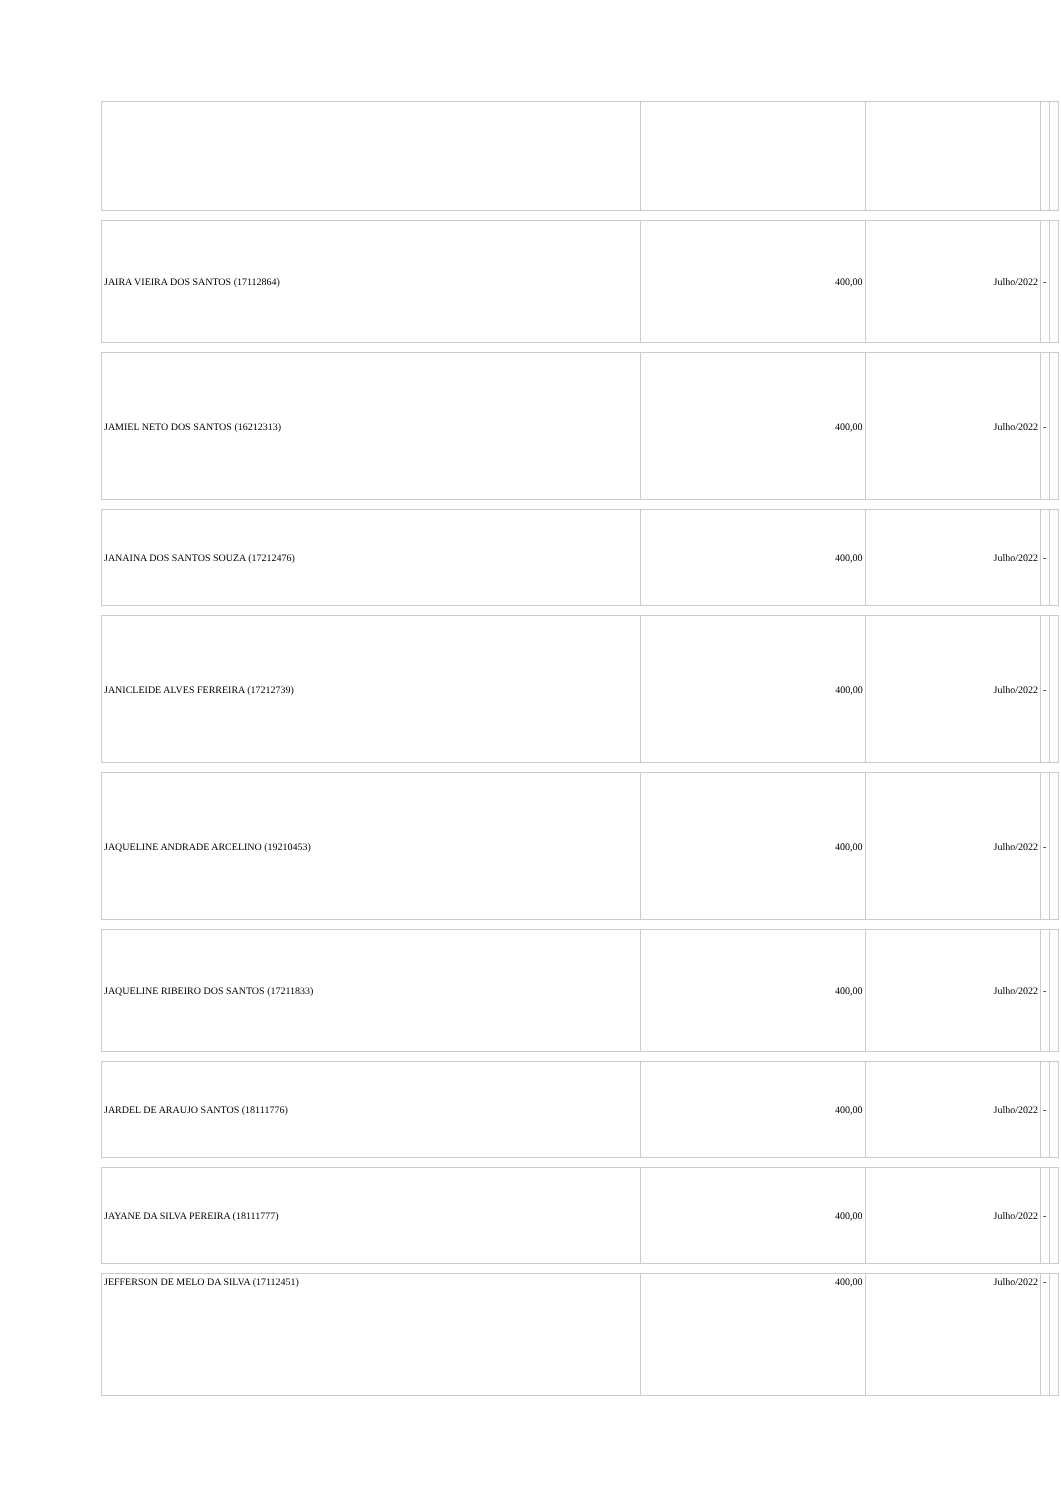| JAIRA VIEIRA DOS SANTOS (17112864) | 400,00 | Julho/2022 | - | |
| JAMIEL NETO DOS SANTOS (16212313) | 400,00 | Julho/2022 | - | |
| JANAINA DOS SANTOS SOUZA (17212476) | 400,00 | Julho/2022 | - | |
| JANICLEIDE ALVES FERREIRA (17212739) | 400,00 | Julho/2022 | - | |
| JAQUELINE ANDRADE ARCELINO (19210453) | 400,00 | Julho/2022 | - | |
| JAQUELINE RIBEIRO DOS SANTOS (17211833) | 400,00 | Julho/2022 | - | |
| JARDEL DE ARAUJO SANTOS (18111776) | 400,00 | Julho/2022 | - | |
| JAYANE DA SILVA PEREIRA (18111777) | 400,00 | Julho/2022 | - | |
| JEFFERSON DE MELO DA SILVA (17112451) | 400,00 | Julho/2022 | - | |